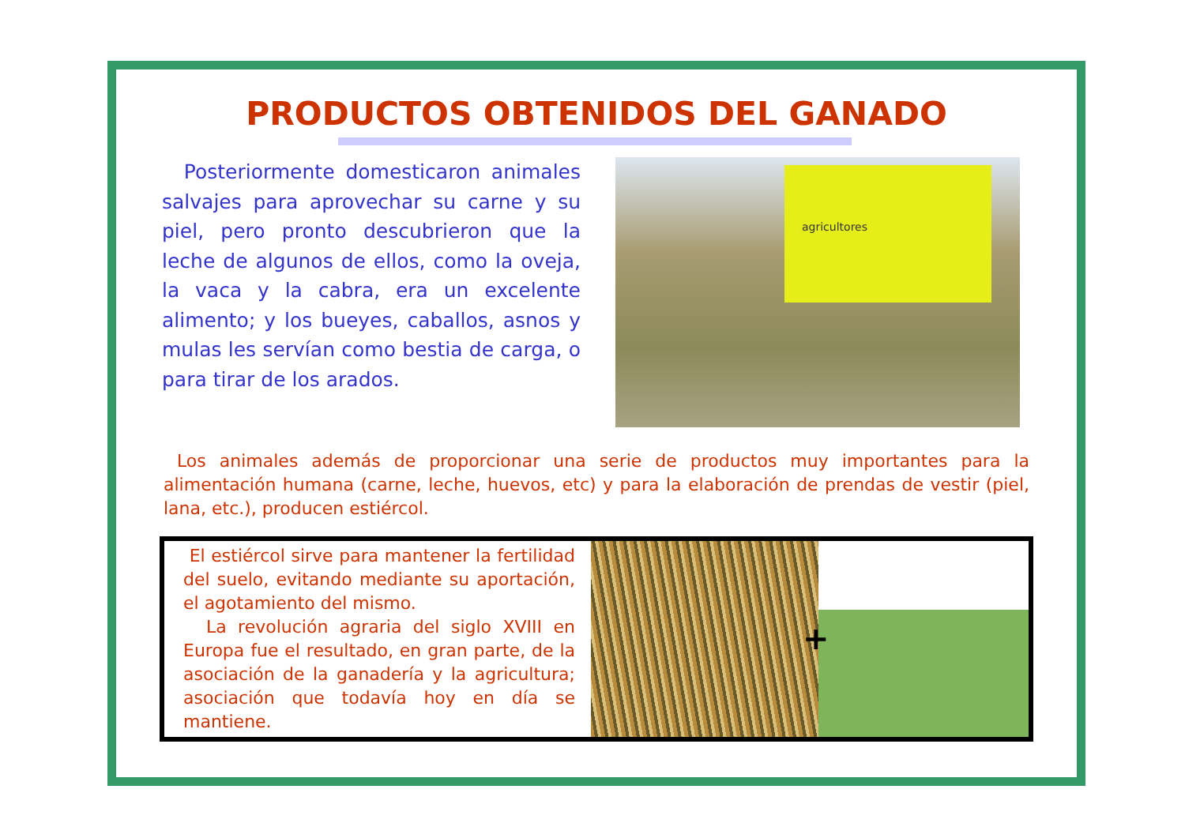PRODUCTOS OBTENIDOS DEL GANADO
Posteriormente domesticaron animales salvajes para aprovechar su carne y su piel, pero pronto descubrieron que la leche de algunos de ellos, como la oveja, la vaca y la cabra, era un excelente alimento; y los bueyes, caballos, asnos y mulas les servían como bestia de carga, o para tirar de los arados.
agricultores
Los animales además de proporcionar una serie de productos muy importantes para la alimentación humana (carne, leche, huevos, etc) y para la elaboración de prendas de vestir (piel, lana, etc.), producen estiércol.
El estiércol sirve para mantener la fertilidad del suelo, evitando mediante su aportación, el agotamiento del mismo.
La revolución agraria del siglo XVIII en Europa fue el resultado, en gran parte, de la asociación de la ganadería y la agricultura; asociación que todavía hoy en día se mantiene.
+